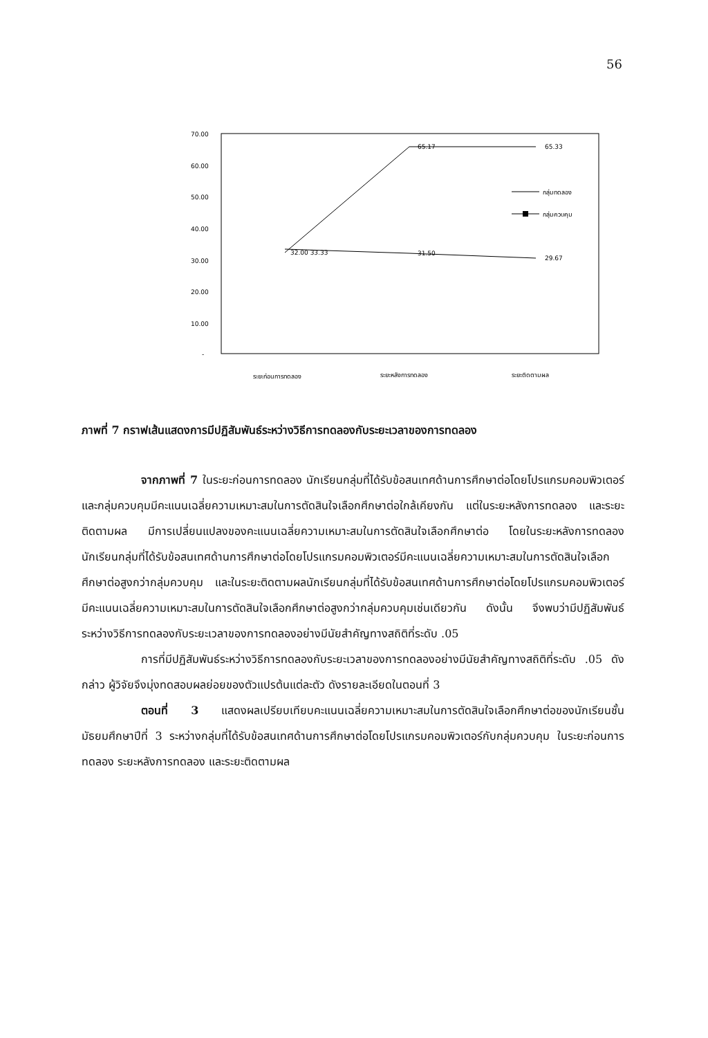56
70.00
60.00
50.00
40.00
30.00
20.00
10.00
-
32.00 33.33
65.17
65.33
31.50
29.67
กลุ่มทดลอง
กลุ่มควบคุม
ระยะก่อนการทดลอง
ระยะหลังการทดลอง
ระยะติดตามผล
ภาพที่ 7 กราฟเส้นแสดงการมีปฏิสัมพันธ์ระหว่างวิธีการทดลองกับระยะเวลาของการทดลอง
จากภาพที่ 7 ในระยะก่อนการทดลอง นักเรียนกลุ่มที่ได้รับข้อสนเทศด้านการศึกษาต่อโดยโปรแกรมคอมพิวเตอร์และกลุ่มควบคุมมีคะแนนเฉลี่ยความเหมาะสมในการตัดสินใจเลือกศึกษาต่อใกล้เคียงกัน แต่ในระยะหลังการทดลอง และระยะติดตามผล มีการเปลี่ยนแปลงของคะแนนเฉลี่ยความเหมาะสมในการตัดสินใจเลือกศึกษาต่อ โดยในระยะหลังการทดลอง นักเรียนกลุ่มที่ได้รับข้อสนเทศด้านการศึกษาต่อโดยโปรแกรมคอมพิวเตอร์มีคะแนนเฉลี่ยความเหมาะสมในการตัดสินใจเลือกศึกษาต่อสูงกว่ากลุ่มควบคุม และในระยะติดตามผลนักเรียนกลุ่มที่ได้รับข้อสนเทศด้านการศึกษาต่อโดยโปรแกรมคอมพิวเตอร์ มีคะแนนเฉลี่ยความเหมาะสมในการตัดสินใจเลือกศึกษาต่อสูงกว่ากลุ่มควบคุมเช่นเดียวกัน ดังนั้น จึงพบว่ามีปฏิสัมพันธ์ระหว่างวิธีการทดลองกับระยะเวลาของการทดลองอย่างมีนัยสำคัญทางสถิติที่ระดับ .05
การที่มีปฏิสัมพันธ์ระหว่างวิธีการทดลองกับระยะเวลาของการทดลองอย่างมีนัยสำคัญทางสถิติที่ระดับ .05 ดังกล่าว ผู้วิจัยจึงมุ่งทดสอบผลย่อยของตัวแปรต้นแต่ละตัว ดังรายละเอียดในตอนที่ 3
ตอนที่ 3 แสดงผลเปรียบเทียบคะแนนเฉลี่ยความเหมาะสมในการตัดสินใจเลือกศึกษาต่อของนักเรียนชั้นมัธยมศึกษาปีที่ 3 ระหว่างกลุ่มที่ได้รับข้อสนเทศด้านการศึกษาต่อโดยโปรแกรมคอมพิวเตอร์กับกลุ่มควบคุม ในระยะก่อนการทดลอง ระยะหลังการทดลอง และระยะติดตามผล